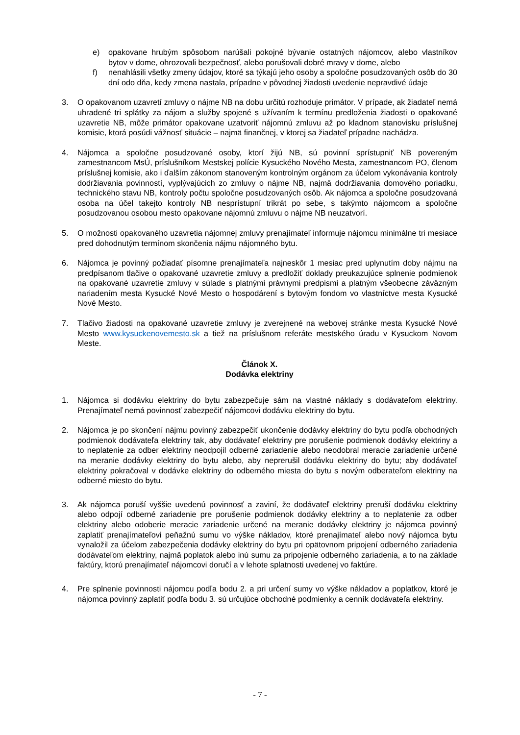e) opakovane hrubým spôsobom narúšali pokojné bývanie ostatných nájomcov, alebo vlastníkov bytov v dome, ohrozovali bezpečnosť, alebo porušovali dobré mravy v dome, alebo
f) nenahlásili všetky zmeny údajov, ktoré sa týkajú jeho osoby a spoločne posudzovaných osôb do 30 dní odo dňa, kedy zmena nastala, prípadne v pôvodnej žiadosti uvedenie nepravdivé údaje
3. O opakovanom uzavretí zmluvy o nájme NB na dobu určitú rozhoduje primátor. V prípade, ak žiadateľ nemá uhradené tri splátky za nájom a služby spojené s užívaním k termínu predloženia žiadosti o opakované uzavretie NB, môže primátor opakovane uzatvoriť nájomnú zmluvu až po kladnom stanovisku príslušnej komisie, ktorá posúdi vážnosť situácie – najmä finančnej, v ktorej sa žiadateľ prípadne nachádza.
4. Nájomca a spoločne posudzované osoby, ktorí žijú NB, sú povinní sprístupniť NB povereným zamestnancom MsÚ, príslušníkom Mestskej polície Kysuckého Nového Mesta, zamestnancom PO, členom príslušnej komisie, ako i ďalším zákonom stanoveným kontrolným orgánom za účelom vykonávania kontroly dodržiavania povinností, vyplývajúcich zo zmluvy o nájme NB, najmä dodržiavania domového poriadku, technického stavu NB, kontroly počtu spoločne posudzovaných osôb. Ak nájomca a spoločne posudzovaná osoba na účel takejto kontroly NB nesprístupní trikrát po sebe, s takýmto nájomcom a spoločne posudzovanou osobou mesto opakovane nájomnú zmluvu o nájme NB neuzatvorí.
5. O možnosti opakovaného uzavretia nájomnej zmluvy prenajímateľ informuje nájomcu minimálne tri mesiace pred dohodnutým termínom skončenia nájmu nájomného bytu.
6. Nájomca je povinný požiadať písomne prenajímateľa najneskôr 1 mesiac pred uplynutím doby nájmu na predpísanom tlačive o opakované uzavretie zmluvy a predložiť doklady preukazujúce splnenie podmienok na opakované uzavretie zmluvy v súlade s platnými právnymi predpismi a platným všeobecne záväzným nariadením mesta Kysucké Nové Mesto o hospodárení s bytovým fondom vo vlastníctve mesta Kysucké Nové Mesto.
7. Tlačivo žiadosti na opakované uzavretie zmluvy je zverejnené na webovej stránke mesta Kysucké Nové Mesto www.kysuckenovemesto.sk a tiež na príslušnom referáte mestského úradu v Kysuckom Novom Meste.
Článok X.
Dodávka elektriny
1. Nájomca si dodávku elektriny do bytu zabezpečuje sám na vlastné náklady s dodávateľom elektriny. Prenajímateľ nemá povinnosť zabezpečiť nájomcovi dodávku elektriny do bytu.
2. Nájomca je po skončení nájmu povinný zabezpečiť ukončenie dodávky elektriny do bytu podľa obchodných podmienok dodávateľa elektriny tak, aby dodávateľ elektriny pre porušenie podmienok dodávky elektriny a to neplatenie za odber elektriny neodpojil odberné zariadenie alebo neodobral meracie zariadenie určené na meranie dodávky elektriny do bytu alebo, aby neprerušil dodávku elektriny do bytu; aby dodávateľ elektriny pokračoval v dodávke elektriny do odberného miesta do bytu s novým odberateľom elektriny na odberné miesto do bytu.
3. Ak nájomca poruší vyššie uvedenú povinnosť a zaviní, že dodávateľ elektriny preruší dodávku elektriny alebo odpojí odberné zariadenie pre porušenie podmienok dodávky elektriny a to neplatenie za odber elektriny alebo odoberie meracie zariadenie určené na meranie dodávky elektriny je nájomca povinný zaplatiť prenajímateľovi peňažnú sumu vo výške nákladov, ktoré prenajímateľ alebo nový nájomca bytu vynaložil za účelom zabezpečenia dodávky elektriny do bytu pri opätovnom pripojení odberného zariadenia dodávateľom elektriny, najmä poplatok alebo inú sumu za pripojenie odberného zariadenia, a to na základe faktúry, ktorú prenajímateľ nájomcovi doručí a v lehote splatnosti uvedenej vo faktúre.
4. Pre splnenie povinnosti nájomcu podľa bodu 2. a pri určení sumy vo výške nákladov a poplatkov, ktoré je nájomca povinný zaplatiť podľa bodu 3. sú určujúce obchodné podmienky a cenník dodávateľa elektriny.
- 7 -